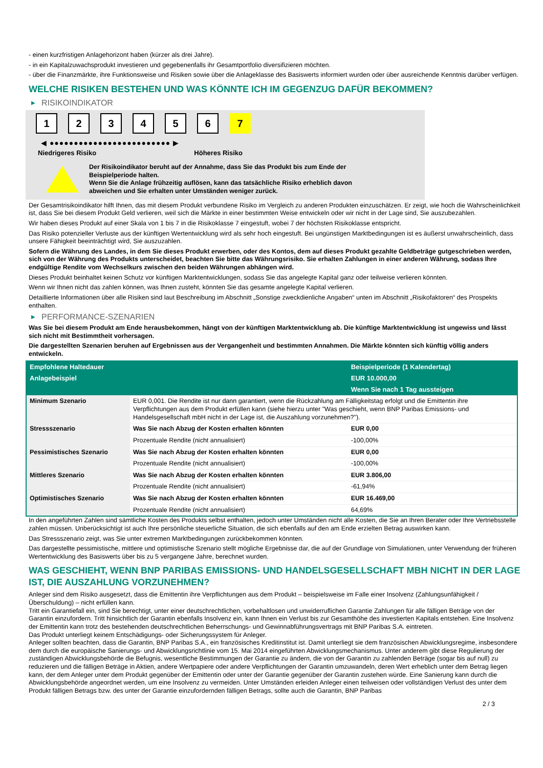- einen kurzfristigen Anlagehorizont haben (kürzer als drei Jahre).
- in ein Kapitalzuwachsprodukt investieren und gegebenenfalls ihr Gesamtportfolio diversifizieren möchten.
- über die Finanzmärkte, ihre Funktionsweise und Risiken sowie über die Anlageklasse des Basiswerts informiert wurden oder über ausreichende Kenntnis darüber verfügen.
WELCHE RISIKEN BESTEHEN UND WAS KÖNNTE ICH IM GEGENZUG DAFÜR BEKOMMEN?
▶ RISIKOINDIKATOR
1 2 3 4 5 6 7
◀ ●●●●●●●●●●●●●●●●●●●●●●●●● ▶
Niedrigeres Risiko Höheres Risiko
Der Risikoindikator beruht auf der Annahme, dass Sie das Produkt bis zum Ende der Beispielperiode halten.
Wenn Sie die Anlage frühzeitig auflösen, kann das tatsächliche Risiko erheblich davon abweichen und Sie erhalten unter Umständen weniger zurück.
Der Gesamtrisikoindikator hilft Ihnen, das mit diesem Produkt verbundene Risiko im Vergleich zu anderen Produkten einzuschätzen. Er zeigt, wie hoch die Wahrscheinlichkeit ist, dass Sie bei diesem Produkt Geld verlieren, weil sich die Märkte in einer bestimmten Weise entwickeln oder wir nicht in der Lage sind, Sie auszubezahlen.
Wir haben dieses Produkt auf einer Skala von 1 bis 7 in die Risikoklasse 7 eingestuft, wobei 7 der höchsten Risikoklasse entspricht.
Das Risiko potenzieller Verluste aus der künftigen Wertentwicklung wird als sehr hoch eingestuft. Bei ungünstigen Marktbedingungen ist es äußerst unwahrscheinlich, dass unsere Fähigkeit beeinträchtigt wird, Sie auszuzahlen.
Sofern die Währung des Landes, in dem Sie dieses Produkt erwerben, oder des Kontos, dem auf dieses Produkt gezahlte Geldbeträge gutgeschrieben werden, sich von der Währung des Produkts unterscheidet, beachten Sie bitte das Währungsrisiko. Sie erhalten Zahlungen in einer anderen Währung, sodass Ihre endgültige Rendite vom Wechselkurs zwischen den beiden Währungen abhängen wird.
Dieses Produkt beinhaltet keinen Schutz vor künftigen Marktentwicklungen, sodass Sie das angelegte Kapital ganz oder teilweise verlieren könnten.
Wenn wir Ihnen nicht das zahlen können, was Ihnen zusteht, könnten Sie das gesamte angelegte Kapital verlieren.
Detaillierte Informationen über alle Risiken sind laut Beschreibung im Abschnitt „Sonstige zweckdienliche Angaben“ unten im Abschnitt „Risikofaktoren“ des Prospekts enthalten.
▶ PERFORMANCE-SZENARIEN
Was Sie bei diesem Produkt am Ende herausbekommen, hängt von der künftigen Marktentwicklung ab. Die künftige Marktentwicklung ist ungewiss und lässt sich nicht mit Bestimmtheit vorhersagen.
Die dargestellten Szenarien beruhen auf Ergebnissen aus der Vergangenheit und bestimmten Annahmen. Die Märkte könnten sich künftig völlig anders entwickeln.
| Empfohlene Haltedauer | | Beispielperiode (1 Kalendertag) |
| --- | --- | --- |
| Anlagebeispiel | | EUR 10.000,00 |
| | | Wenn Sie nach 1 Tag aussteigen |
| Minimum Szenario | EUR 0,001. Die Rendite ist nur dann garantiert, wenn die Rückzahlung am Fälligkeitstag erfolgt und die Emittentin ihre Verpflichtungen aus dem Produkt erfüllen kann (siehe hierzu unter "Was geschieht, wenn BNP Paribas Emissions- und Handelsgesellschaft mbH nicht in der Lage ist, die Auszahlung vorzunehmen?"). | |
| Stressszenario | Was Sie nach Abzug der Kosten erhalten könnten | EUR 0,00 |
| | Prozentuale Rendite (nicht annualisiert) | -100,00% |
| Pessimistisches Szenario | Was Sie nach Abzug der Kosten erhalten könnten | EUR 0,00 |
| | Prozentuale Rendite (nicht annualisiert) | -100,00% |
| Mittleres Szenario | Was Sie nach Abzug der Kosten erhalten könnten | EUR 3.806,00 |
| | Prozentuale Rendite (nicht annualisiert) | -61,94% |
| Optimistisches Szenario | Was Sie nach Abzug der Kosten erhalten könnten | EUR 16.469,00 |
| | Prozentuale Rendite (nicht annualisiert) | 64,69% |
In den angeführten Zahlen sind sämtliche Kosten des Produkts selbst enthalten, jedoch unter Umständen nicht alle Kosten, die Sie an Ihren Berater oder Ihre Vertriebsstelle zahlen müssen. Unberücksichtigt ist auch Ihre persönliche steuerliche Situation, die sich ebenfalls auf den am Ende erzielten Betrag auswirken kann.
Das Stressszenario zeigt, was Sie unter extremen Marktbedingungen zurückbekommen könnten.
Das dargestellte pessimistische, mittlere und optimistische Szenario stellt mögliche Ergebnisse dar, die auf der Grundlage von Simulationen, unter Verwendung der früheren Wertentwicklung des Basiswerts über bis zu 5 vergangene Jahre, berechnet wurden.
WAS GESCHIEHT, WENN BNP PARIBAS EMISSIONS- UND HANDELSGESELLSCHAFT MBH NICHT IN DER LAGE IST, DIE AUSZAHLUNG VORZUNEHMEN?
Anleger sind dem Risiko ausgesetzt, dass die Emittentin ihre Verpflichtungen aus dem Produkt – beispielsweise im Falle einer Insolvenz (Zahlungsunfähigkeit / Überschuldung) – nicht erfüllen kann.
Tritt ein Garantiefall ein, sind Sie berechtigt, unter einer deutschrechtlichen, vorbehaltlosen und unwiderruflichen Garantie Zahlungen für alle fälligen Beträge von der Garantin einzufordern. Tritt hinsichtlich der Garantin ebenfalls Insolvenz ein, kann Ihnen ein Verlust bis zur Gesamthöhe des investierten Kapitals entstehen. Eine Insolvenz der Emittentin kann trotz des bestehenden deutschrechtlichen Beherrschungs- und Gewinnabführungsvertrags mit BNP Paribas S.A. eintreten.
Das Produkt unterliegt keinem Entschädigungs- oder Sicherungssystem für Anleger.
Anleger sollten beachten, dass die Garantin, BNP Paribas S.A., ein französisches Kreditinstitut ist. Damit unterliegt sie dem französischen Abwicklungsregime, insbesondere dem durch die europäische Sanierungs- und Abwicklungsrichtlinie vom 15. Mai 2014 eingeführten Abwicklungsmechanismus. Unter anderem gibt diese Regulierung der zuständigen Abwicklungsbehörde die Befugnis, wesentliche Bestimmungen der Garantie zu ändern, die von der Garantin zu zahlenden Beträge (sogar bis auf null) zu reduzieren und die fälligen Beträge in Aktien, andere Wertpapiere oder andere Verpflichtungen der Garantin umzuwandeln, deren Wert erheblich unter dem Betrag liegen kann, der dem Anleger unter dem Produkt gegenüber der Emittentin oder unter der Garantie gegenüber der Garantin zustehen würde. Eine Sanierung kann durch die Abwicklungsbehörde angeordnet werden, um eine Insolvenz zu vermeiden. Unter Umständen erleiden Anleger einen teilweisen oder vollständigen Verlust des unter dem Produkt fälligen Betrags bzw. des unter der Garantie einzufordernden fälligen Betrags, sollte auch die Garantin, BNP Paribas
2 / 3